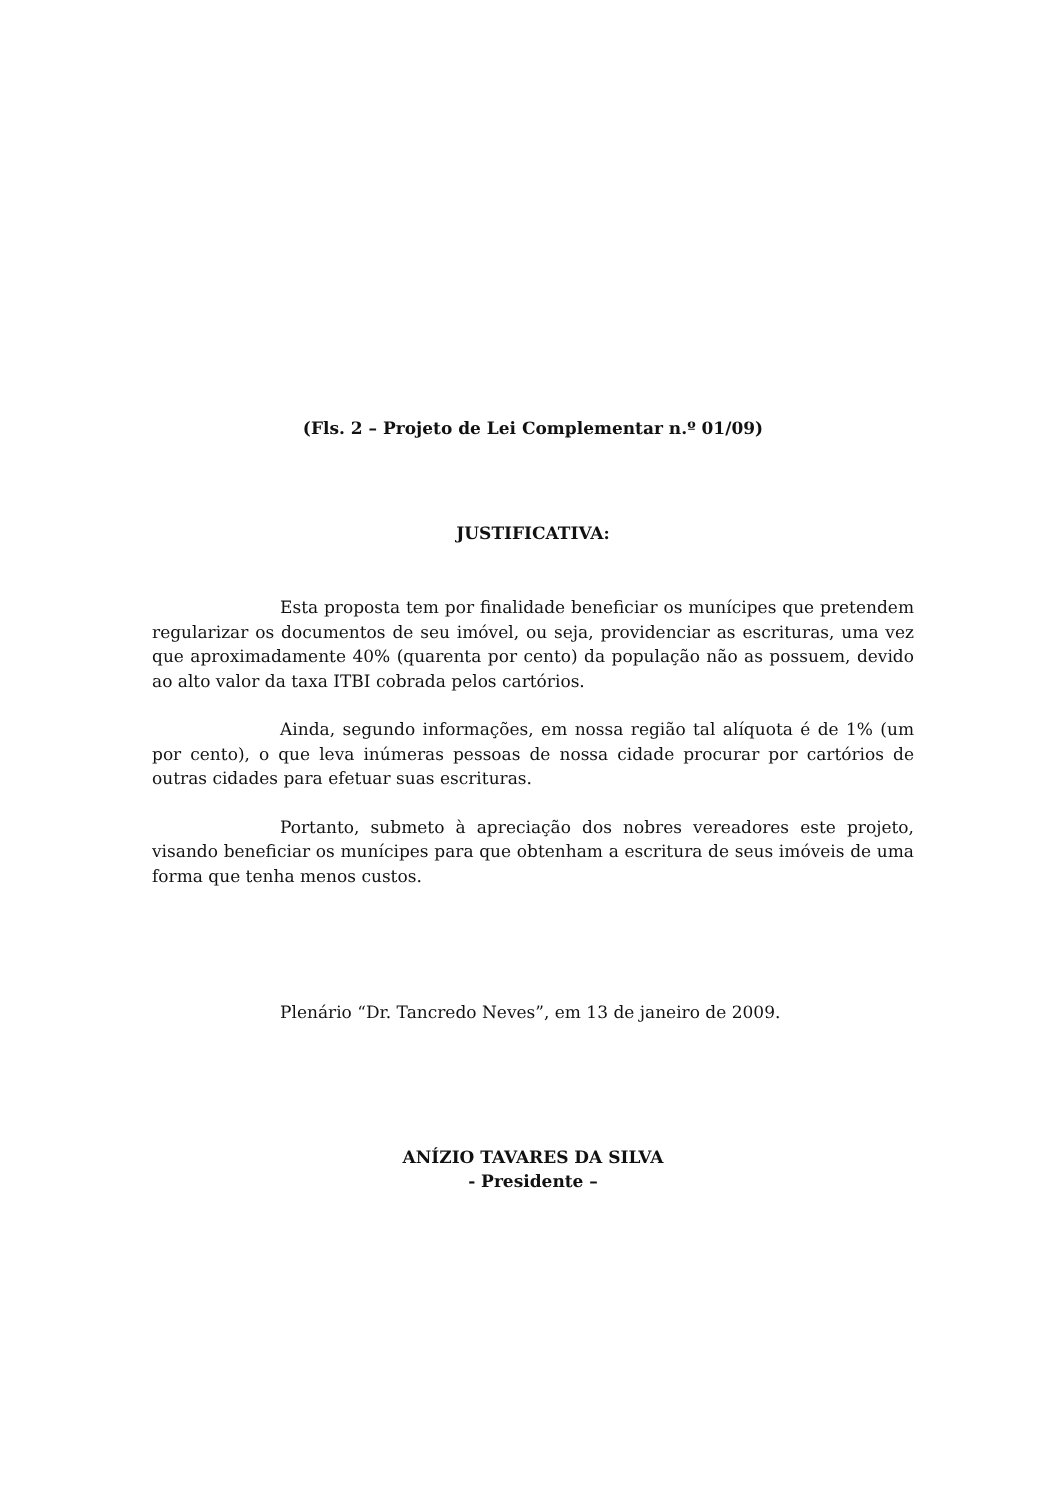(Fls. 2 – Projeto de Lei Complementar n.º 01/09)
JUSTIFICATIVA:
Esta proposta tem por finalidade beneficiar os munícipes que pretendem regularizar os documentos de seu imóvel, ou seja, providenciar as escrituras, uma vez que aproximadamente 40% (quarenta por cento) da população não as possuem, devido ao alto valor da taxa ITBI cobrada pelos cartórios.
Ainda, segundo informações, em nossa região tal alíquota é de 1% (um por cento), o que leva inúmeras pessoas de nossa cidade procurar por cartórios de outras cidades para efetuar suas escrituras.
Portanto, submeto à apreciação dos nobres vereadores este projeto, visando beneficiar os munícipes para que obtenham a escritura de seus imóveis de uma forma que tenha menos custos.
Plenário “Dr. Tancredo Neves”, em 13 de janeiro de 2009.
ANÍZIO TAVARES DA SILVA
- Presidente –